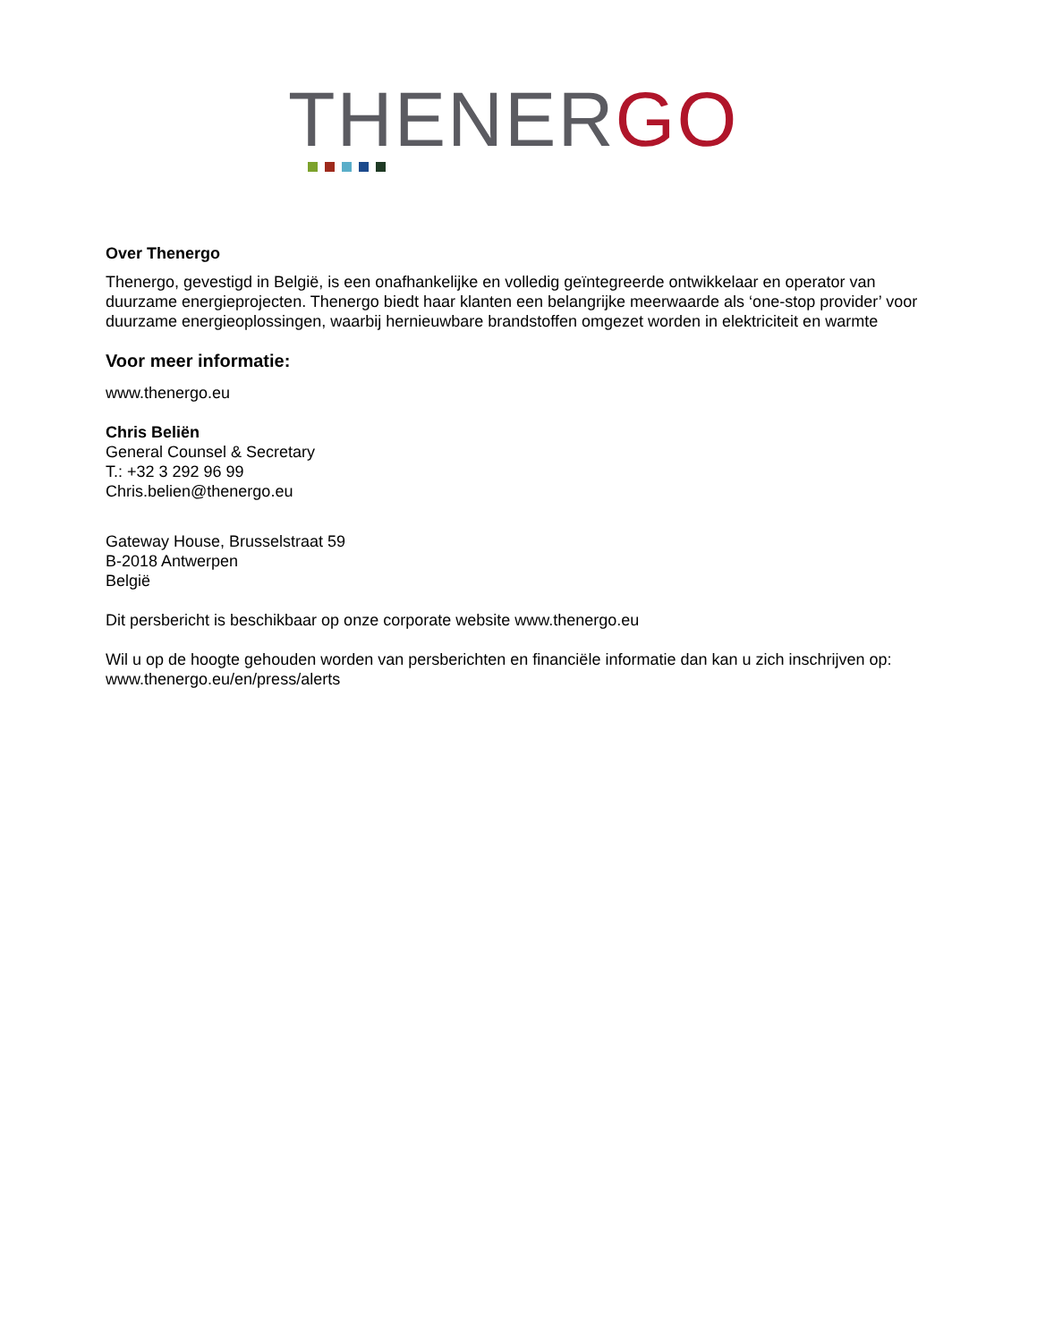THENERGO
Over Thenergo
Thenergo, gevestigd in België, is een onafhankelijke en volledig geïntegreerde ontwikkelaar en operator van duurzame energieprojecten. Thenergo biedt haar klanten een belangrijke meerwaarde als ‘one-stop provider’ voor duurzame energieoplossingen, waarbij hernieuwbare brandstoffen omgezet worden in elektriciteit en warmte
Voor meer informatie:
www.thenergo.eu
Chris Beliën
General Counsel & Secretary
T.: +32 3 292 96 99
Chris.belien@thenergo.eu
Gateway House, Brusselstraat 59
B-2018 Antwerpen
België
Dit persbericht is beschikbaar op onze corporate website www.thenergo.eu
Wil u op de hoogte gehouden worden van persberichten en financiële informatie dan kan u zich inschrijven op: www.thenergo.eu/en/press/alerts